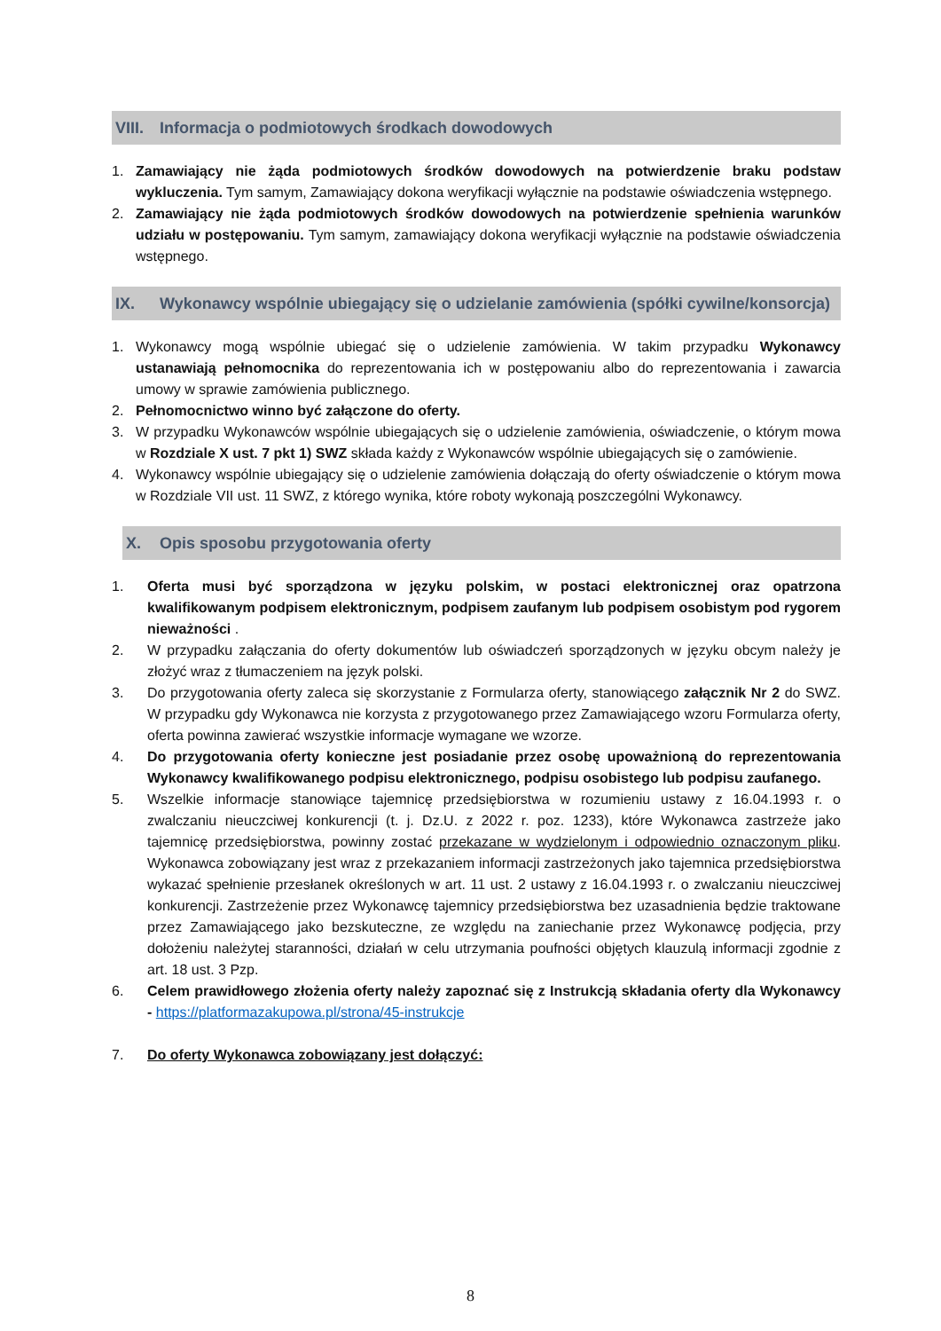VIII. Informacja o podmiotowych środkach dowodowych
1. Zamawiający nie żąda podmiotowych środków dowodowych na potwierdzenie braku podstaw wykluczenia. Tym samym, Zamawiający dokona weryfikacji wyłącznie na podstawie oświadczenia wstępnego.
2. Zamawiający nie żąda podmiotowych środków dowodowych na potwierdzenie spełnienia warunków udziału w postępowaniu. Tym samym, zamawiający dokona weryfikacji wyłącznie na podstawie oświadczenia wstępnego.
IX. Wykonawcy wspólnie ubiegający się o udzielanie zamówienia (spółki cywilne/konsorcja)
1. Wykonawcy mogą wspólnie ubiegać się o udzielenie zamówienia. W takim przypadku Wykonawcy ustanawiają pełnomocnika do reprezentowania ich w postępowaniu albo do reprezentowania i zawarcia umowy w sprawie zamówienia publicznego.
2. Pełnomocnictwo winno być załączone do oferty.
3. W przypadku Wykonawców wspólnie ubiegających się o udzielenie zamówienia, oświadczenie, o którym mowa w Rozdziale X ust. 7 pkt 1) SWZ składa każdy z Wykonawców wspólnie ubiegających się o zamówienie.
4. Wykonawcy wspólnie ubiegający się o udzielenie zamówienia dołączają do oferty oświadczenie o którym mowa w Rozdziale VII ust. 11 SWZ, z którego wynika, które roboty wykonają poszczególni Wykonawcy.
X. Opis sposobu przygotowania oferty
1. Oferta musi być sporządzona w języku polskim, w postaci elektronicznej oraz opatrzona kwalifikowanym podpisem elektronicznym, podpisem zaufanym lub podpisem osobistym pod rygorem nieważności .
2. W przypadku załączania do oferty dokumentów lub oświadczeń sporządzonych w języku obcym należy je złożyć wraz z tłumaczeniem na język polski.
3. Do przygotowania oferty zaleca się skorzystanie z Formularza oferty, stanowiącego załącznik Nr 2 do SWZ. W przypadku gdy Wykonawca nie korzysta z przygotowanego przez Zamawiającego wzoru Formularza oferty, oferta powinna zawierać wszystkie informacje wymagane we wzorze.
4. Do przygotowania oferty konieczne jest posiadanie przez osobę upoważnioną do reprezentowania Wykonawcy kwalifikowanego podpisu elektronicznego, podpisu osobistego lub podpisu zaufanego.
5. Wszelkie informacje stanowiące tajemnicę przedsiębiorstwa w rozumieniu ustawy z 16.04.1993 r. o zwalczaniu nieuczciwej konkurencji (t. j. Dz.U. z 2022 r. poz. 1233), które Wykonawca zastrzeże jako tajemnicę przedsiębiorstwa, powinny zostać przekazane w wydzielonym i odpowiednio oznaczonym pliku. Wykonawca zobowiązany jest wraz z przekazaniem informacji zastrzeżonych jako tajemnica przedsiębiorstwa wykazać spełnienie przesłanek określonych w art. 11 ust. 2 ustawy z 16.04.1993 r. o zwalczaniu nieuczciwej konkurencji. Zastrzeżenie przez Wykonawcę tajemnicy przedsiębiorstwa bez uzasadnienia będzie traktowane przez Zamawiającego jako bezskuteczne, ze względu na zaniechanie przez Wykonawcę podjęcia, przy dołożeniu należytej staranności, działań w celu utrzymania poufności objętych klauzulą informacji zgodnie z art. 18 ust. 3 Pzp.
6. Celem prawidłowego złożenia oferty należy zapoznać się z Instrukcją składania oferty dla Wykonawcy - https://platformazakupowa.pl/strona/45-instrukcje
7. Do oferty Wykonawca zobowiązany jest dołączyć:
8